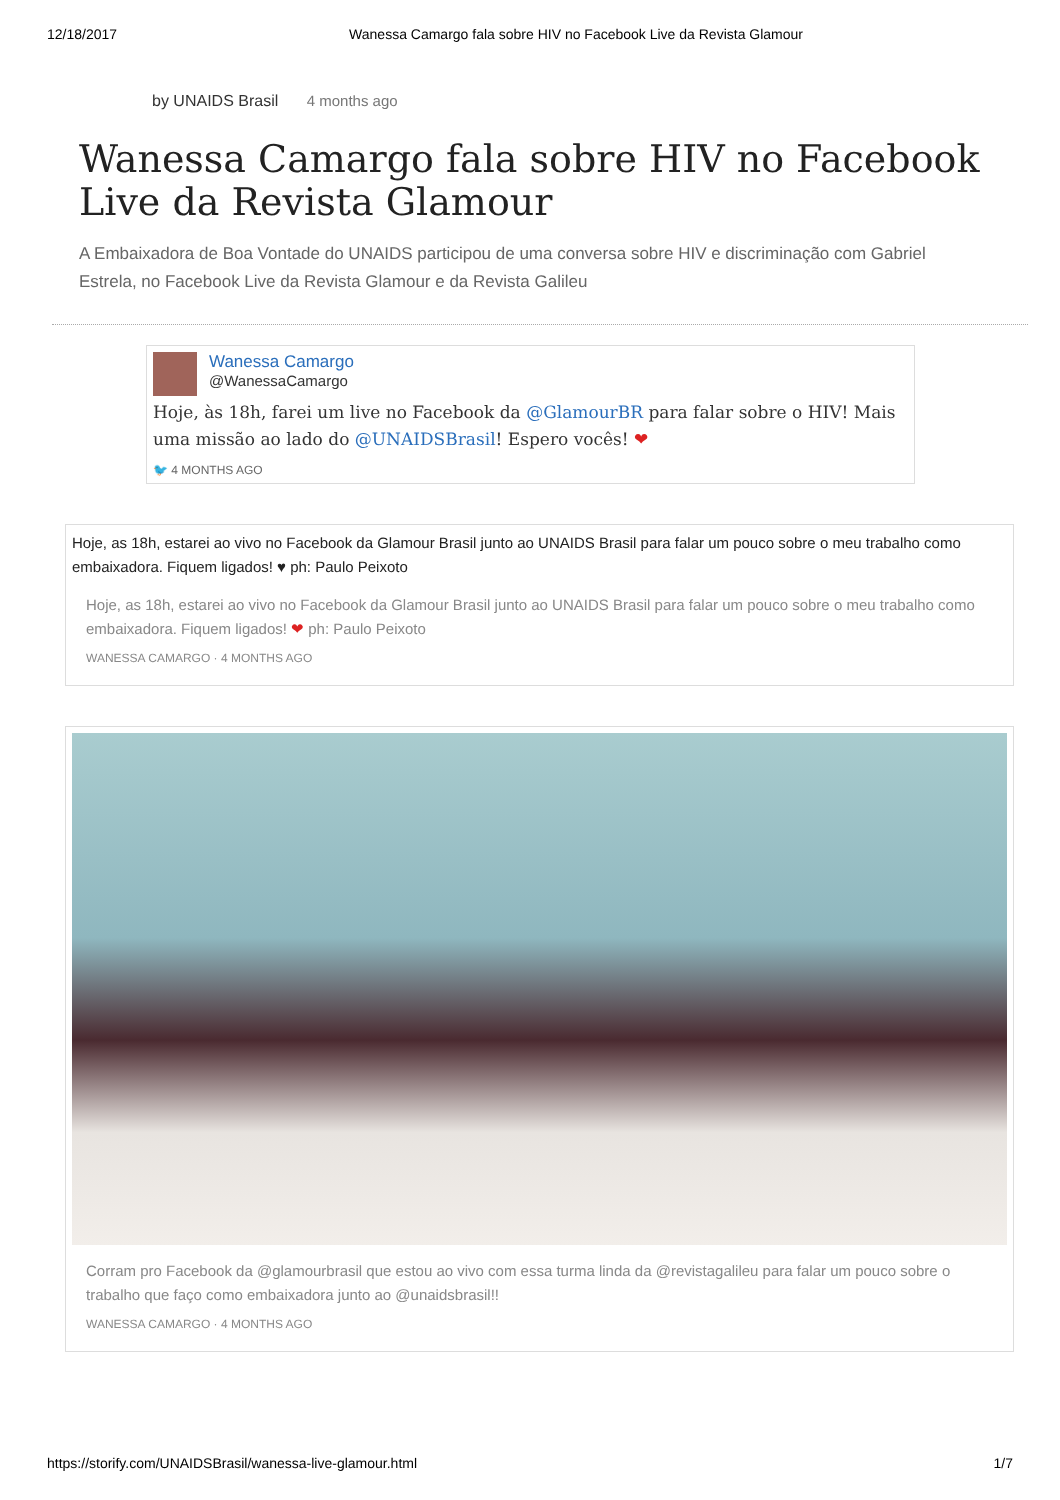12/18/2017 Wanessa Camargo fala sobre HIV no Facebook Live da Revista Glamour
by UNAIDS Brasil 4 months ago
Wanessa Camargo fala sobre HIV no Facebook Live da Revista Glamour
A Embaixadora de Boa Vontade do UNAIDS participou de uma conversa sobre HIV e discriminação com Gabriel Estrela, no Facebook Live da Revista Glamour e da Revista Galileu
Wanessa Camargo
@WanessaCamargo
Hoje, às 18h, farei um live no Facebook da @GlamourBR para falar sobre o HIV! Mais uma missão ao lado do @UNAIDSBrasil! Espero vocês! ❤
🐦 4 MONTHS AGO
Hoje, as 18h, estarei ao vivo no Facebook da Glamour Brasil junto ao UNAIDS Brasil para falar um pouco sobre o meu trabalho como embaixadora. Fiquem ligados! ♥ ph: Paulo Peixoto
Hoje, as 18h, estarei ao vivo no Facebook da Glamour Brasil junto ao UNAIDS Brasil para falar um pouco sobre o meu trabalho como embaixadora. Fiquem ligados! ❤ ph: Paulo Peixoto
WANESSA CAMARGO · 4 MONTHS AGO
Corram pro Facebook da @glamourbrasil que estou ao vivo com essa turma linda da @revistagalileu para falar um pouco sobre o trabalho que faço como embaixadora junto ao @unaidsbrasil!!
WANESSA CAMARGO · 4 MONTHS AGO
https://storify.com/UNAIDSBrasil/wanessa-live-glamour.html 1/7